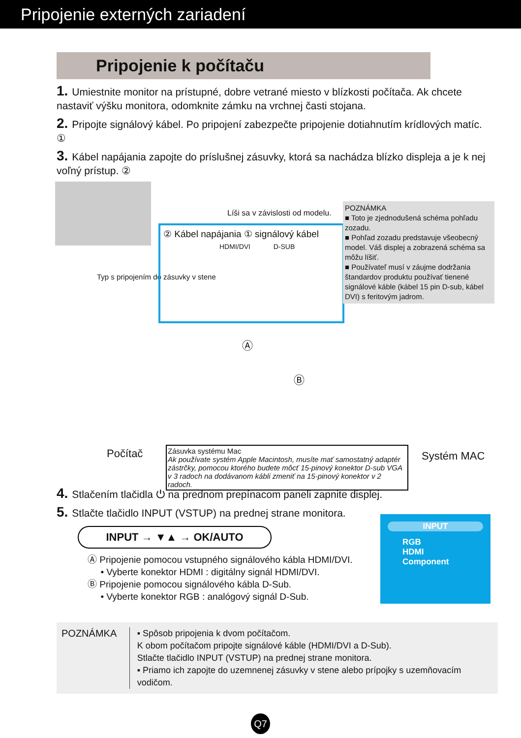Pripojenie externých zariadení
Pripojenie k počítaču
1. Umiestnite monitor na prístupné, dobre vetrané miesto v blízkosti počítača. Ak chcete nastaviť výšku monitora, odomknite zámku na vrchnej časti stojana.
2. Pripojte signálový kábel. Po pripojení zabezpečte pripojenie dotiahnutím krídlových matíc. ①
3. Kábel napájania zapojte do príslušnej zásuvky, ktorá sa nachádza blízko displeja a je k nej voľný prístup. ②
Typ s pripojením do zásuvky v stene
Líši sa v závislosti od modelu.
② Kábel napájania ① signálový kábel
HDMI/DVI D-SUB
POZNÁMKA
■ Toto je zjednodušená schéma pohľadu zozadu.
■ Pohľad zozadu predstavuje všeobecný model. Váš displej a zobrazená schéma sa môžu líšiť.
■ Používateľ musí v záujme dodržania štandardov produktu používať tienené signálové káble (kábel 15 pin D-sub, kábel DVI) s feritovým jadrom.
Ⓐ
Ⓑ
Počítač Systém MAC
Zásuvka systému Mac
Ak používate systém Apple Macintosh, musíte mať samostatný adaptér zástrčky, pomocou ktorého budete môcť 15-pinový konektor D-sub VGA v 3 radoch na dodávanom kábli zmeniť na 15-pinový konektor v 2 radoch.
4. Stlačením tlačidla ⏻ na prednom prepínacom paneli zapnite displej.
5. Stlačte tlačidlo INPUT (VSTUP) na prednej strane monitora.
INPUT → ▼▲ → OK/AUTO
Ⓐ Pripojenie pomocou vstupného signálového kábla HDMI/DVI.
• Vyberte konektor HDMI : digitálny signál HDMI/DVI.
Ⓑ Pripojenie pomocou signálového kábla D-Sub.
• Vyberte konektor RGB : analógový signál D-Sub.
INPUT
RGB
HDMI
Component
POZNÁMKA ▪ Spôsob pripojenia k dvom počítačom.
K obom počítačom pripojte signálové káble (HDMI/DVI a D-Sub).
Stlačte tlačidlo INPUT (VSTUP) na prednej strane monitora.
▪ Priamo ich zapojte do uzemnenej zásuvky v stene alebo prípojky s uzemňovacím vodičom.
Q7